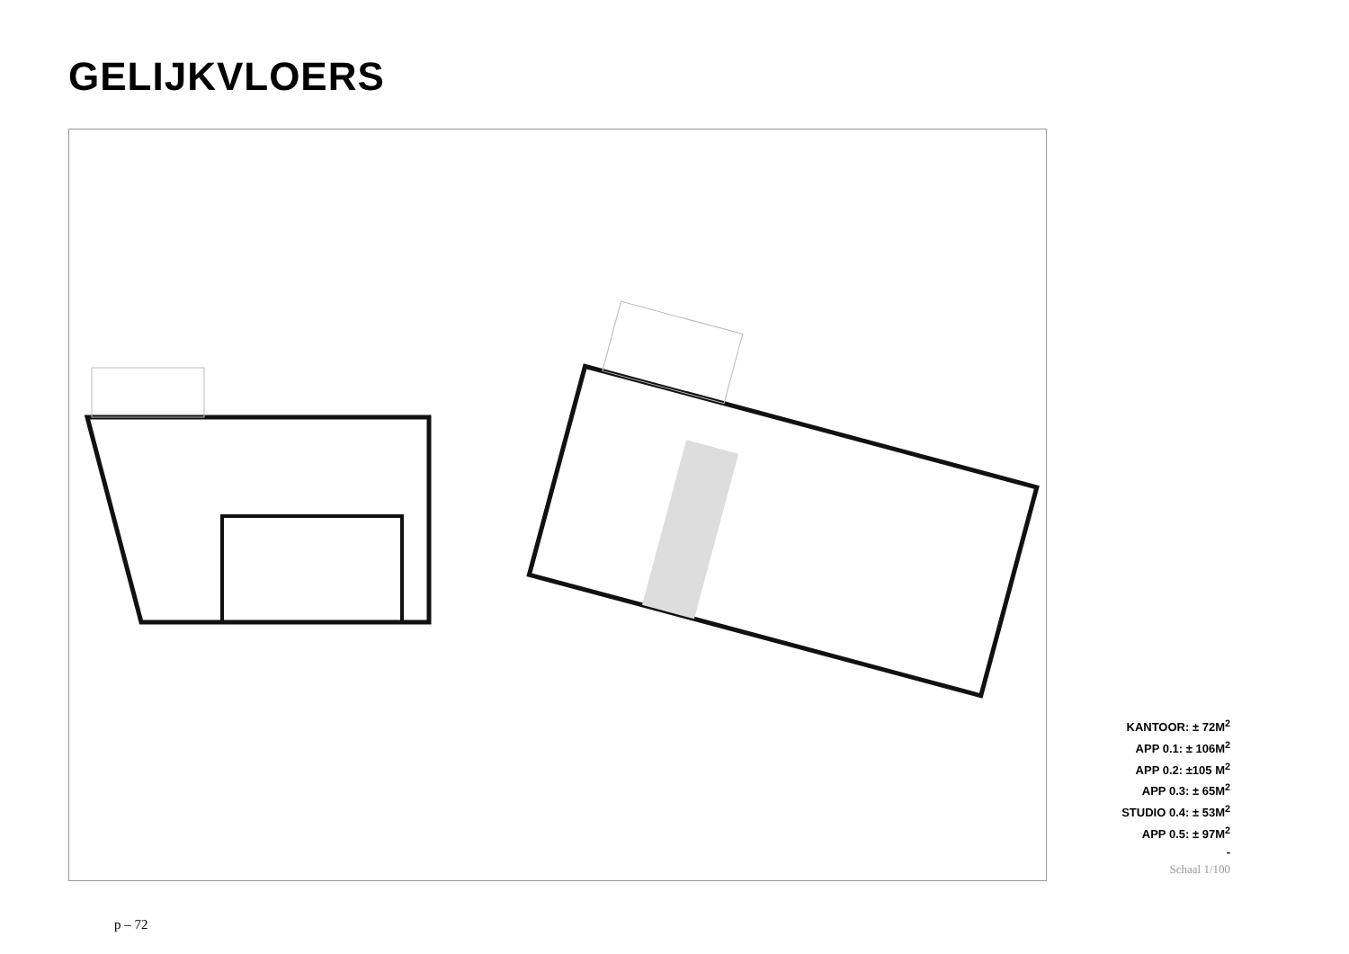GELIJKVLOERS
KANTOOR: ± 72M<sup>2</sup>
APP 0.1: ± 106M<sup>2</sup>
APP 0.2: ±105 M<sup>2</sup>
APP 0.3: ± 65M<sup>2</sup>
STUDIO 0.4: ± 53M<sup>2</sup>
APP 0.5: ± 97M<sup>2</sup>
-
Schaal 1/100
p – 72